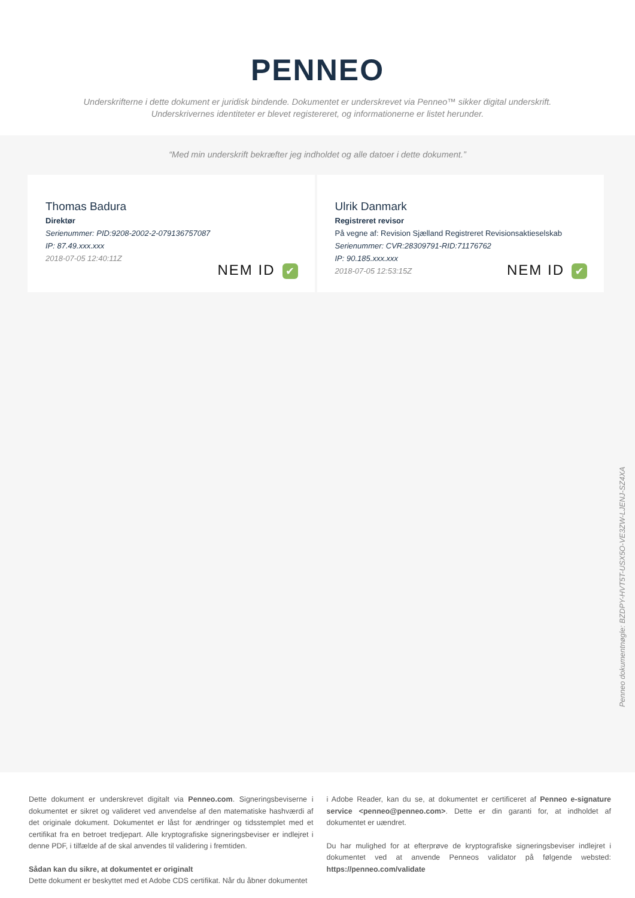PENNEO
Underskrifterne i dette dokument er juridisk bindende. Dokumentet er underskrevet via Penneo™ sikker digital underskrift.
Underskrivernes identiteter er blevet registereret, og informationerne er listet herunder.
“Med min underskrift bekræfter jeg indholdet og alle datoer i dette dokument.”
Thomas Badura
Direktør
Serienummer: PID:9208-2002-2-079136757087
IP: 87.49.xxx.xxx
2018-07-05 12:40:11Z
NEM ID ✔
Ulrik Danmark
Registreret revisor
På vegne af: Revision Sjælland Registreret Revisionsaktieselskab
Serienummer: CVR:28309791-RID:71176762
IP: 90.185.xxx.xxx
2018-07-05 12:53:15Z
NEM ID ✔
Penneo dokumentnøgle: BZDPY-HVT5T-USX5O-VE3ZW-LJENJ-SZ4XA
Dette dokument er underskrevet digitalt via Penneo.com. Signeringsbeviserne i dokumentet er sikret og valideret ved anvendelse af den matematiske hashværdi af det originale dokument. Dokumentet er låst for ændringer og tidsstemplet med et certifikat fra en betroet tredjepart. Alle kryptografiske signeringsbeviser er indlejret i denne PDF, i tilfælde af de skal anvendes til validering i fremtiden.
Sådan kan du sikre, at dokumentet er originalt
Dette dokument er beskyttet med et Adobe CDS certifikat. Når du åbner dokumentet
i Adobe Reader, kan du se, at dokumentet er certificeret af Penneo e-signature service <penneo@penneo.com>. Dette er din garanti for, at indholdet af dokumentet er uændret.
Du har mulighed for at efterprøve de kryptografiske signeringsbeviser indlejret i dokumentet ved at anvende Penneos validator på følgende websted: https://penneo.com/validate